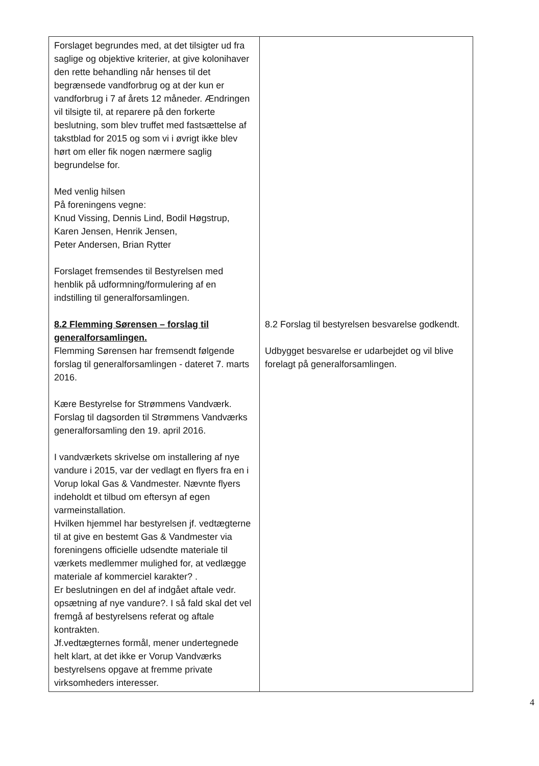| Forslaget begrundes med, at det tilsigter ud fra saglige og objektive kriterier, at give kolonihaver den rette behandling når henses til det begrænsede vandforbrug og at der kun er vandforbrug i 7 af årets 12 måneder. Ændringen vil tilsigte til, at reparere på den forkerte beslutning, som blev truffet med fastsættelse af takstblad for 2015 og som vi i øvrigt ikke blev hørt om eller fik nogen nærmere saglig begrundelse for. Med venlig hilsen På foreningens vegne: Knud Vissing, Dennis Lind, Bodil Høgstrup, Karen Jensen, Henrik Jensen, Peter Andersen, Brian Rytter Forslaget fremsendes til Bestyrelsen med henblik på udformning/formulering af en indstilling til generalforsamlingen. 8.2 Flemming Sørensen – forslag til generalforsamlingen. Flemming Sørensen har fremsendt følgende forslag til generalforsamlingen - dateret 7. marts 2016. Kære Bestyrelse for Strømmens Vandværk. Forslag til dagsorden til Strømmens Vandværks generalforsamling den 19. april 2016. I vandværkets skrivelse om installering af nye vandure i 2015, var der vedlagt en flyers fra en i Vorup lokal Gas & Vandmester. Nævnte flyers indeholdt et tilbud om eftersyn af egen varmeinstallation. Hvilken hjemmel har bestyrelsen jf. vedtægterne til at give en bestemt Gas & Vandmester via foreningens officielle udsendte materiale til værkets medlemmer mulighed for, at vedlægge materiale af kommerciel karakter? . Er beslutningen en del af indgået aftale vedr. opsætning af nye vandure?. I så fald skal det vel fremgå af bestyrelsens referat og aftale kontrakten. Jf.vedtægternes formål, mener undertegnede helt klart, at det ikke er Vorup Vandværks bestyrelsens opgave at fremme private virksomheders interesser. | 8.2 Forslag til bestyrelsen besvarelse godkendt. Udbygget besvarelse er udarbejdet og vil blive forelagt på generalforsamlingen. |
4